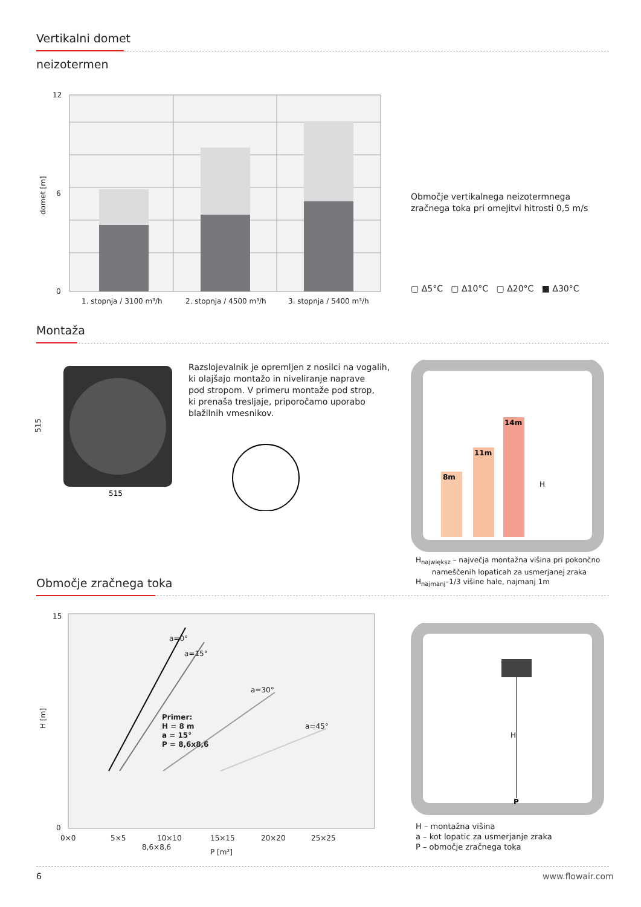Vertikalni domet
neizotermen
12
0
6
domet [m]
1. stopnja / 3100 m³/h
2. stopnja / 4500 m³/h
3. stopnja / 5400 m³/h
Območje vertikalnega neizotermnega
zračnega toka pri omejitvi hitrosti 0,5 m/s
▢ Δ5°C ▢ Δ10°C ▢ Δ20°C ■ Δ30°C
Montaža
515
515
Razslojevalnik je opremljen z nosilci na vogalih,
ki olajšajo montažo in niveliranje naprave
pod stropom. V primeru montaže pod strop,
ki prenaša tresljaje, priporočamo uporabo
blažilnih vmesnikov.
8m
11m
14m
H
H<sub>największ</sub> – največja montažna višina pri pokončno
nameščenih lopaticah za usmerjanej zraka
H<sub>najmanj</sub>–1/3 višine hale, najmanj 1m
Območje zračnega toka
a=0°
a=15°
a=30°
a=45°
Primer:
H = 8 m
a = 15°
P = 8,6x8,6
15
0
H [m]
0×0
5×5
10×10
15×15
20×20
25×25
8,6×8,6
P [m²]
H
P
H – montažna višina
a – kot lopatic za usmerjanje zraka
P – območje zračnega toka
6 www.flowair.com